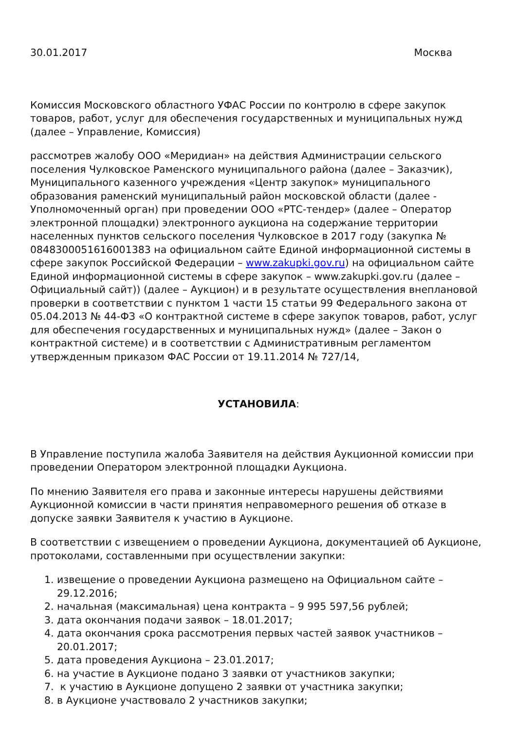30.01.2017 Москва
Комиссия Московского областного УФАС России по контролю в сфере закупок товаров, работ, услуг для обеспечения государственных и муниципальных нужд (далее – Управление, Комиссия)
рассмотрев жалобу ООО «Меридиан» на действия Администрации сельского поселения Чулковское Раменского муниципального района (далее – Заказчик), Муниципального казенного учреждения «Центр закупок» муниципального образования раменский муниципальный район московской области (далее - Уполномоченный орган) при проведении ООО «РТС-тендер» (далее – Оператор электронной площадки) электронного аукциона на содержание территории населенных пунктов сельского поселения Чулковское в 2017 году (закупка № 0848300051616001383 на официальном сайте Единой информационной системы в сфере закупок Российской Федерации – www.zakupki.gov.ru) на официальном сайте Единой информационной системы в сфере закупок – www.zakupki.gov.ru (далее – Официальный сайт)) (далее – Аукцион) и в результате осуществления внеплановой проверки в соответствии с пунктом 1 части 15 статьи 99 Федерального закона от 05.04.2013 № 44-ФЗ «О контрактной системе в сфере закупок товаров, работ, услуг для обеспечения государственных и муниципальных нужд» (далее – Закон о контрактной системе) и в соответствии с Административным регламентом утвержденным приказом ФАС России от 19.11.2014 № 727/14,
УСТАНОВИЛА:
В Управление поступила жалоба Заявителя на действия Аукционной комиссии при проведении Оператором электронной площадки Аукциона.
По мнению Заявителя его права и законные интересы нарушены действиями Аукционной комиссии в части принятия неправомерного решения об отказе в допуске заявки Заявителя к участию в Аукционе.
В соответствии с извещением о проведении Аукциона, документацией об Аукционе, протоколами, составленными при осуществлении закупки:
1. извещение о проведении Аукциона размещено на Официальном сайте – 29.12.2016;
2. начальная (максимальная) цена контракта – 9 995 597,56 рублей;
3. дата окончания подачи заявок – 18.01.2017;
4. дата окончания срока рассмотрения первых частей заявок участников – 20.01.2017;
5. дата проведения Аукциона – 23.01.2017;
6. на участие в Аукционе подано 3 заявки от участников закупки;
7. к участию в Аукционе допущено 2 заявки от участника закупки;
8. в Аукционе участвовало 2 участников закупки;